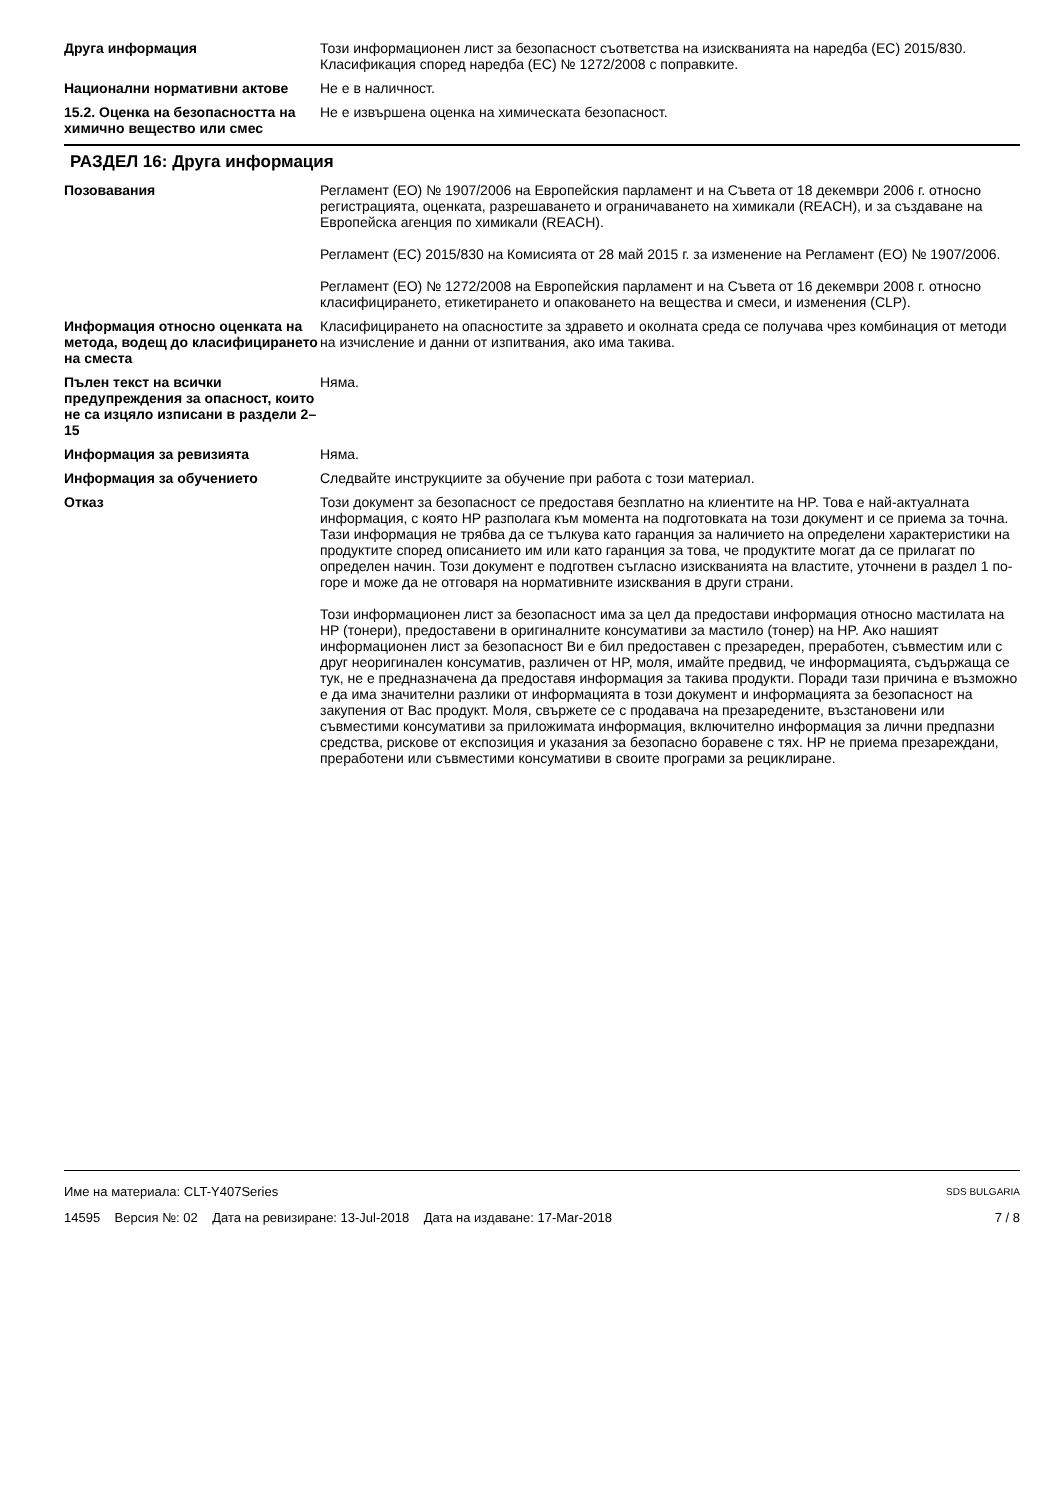Друга информация Този информационен лист за безопасност съответства на изискванията на наредба (ЕС) 2015/830. Класификация според наредба (ЕС) № 1272/2008 с поправките.
Национални нормативни актове Не е в наличност.
15.2. Оценка на безопасността на химично вещество или смес
Не е извършена оценка на химическата безопасност.
РАЗДЕЛ 16: Друга информация
Позовавания Регламент (ЕО) № 1907/2006 на Европейския парламент и на Съвета от 18 декември 2006 г. относно регистрацията, оценката, разрешаването и ограничаването на химикали (REACH), и за създаване на Европейска агенция по химикали (REACH).
Регламент (ЕС) 2015/830 на Комисията от 28 май 2015 г. за изменение на Регламент (ЕО) № 1907/2006.
Регламент (ЕО) № 1272/2008 на Европейския парламент и на Съвета от 16 декември 2008 г. относно класифицирането, етикетирането и опаковането на вещества и смеси, и изменения (CLP).
Информация относно оценката на метода, водещ до класифицирането на сместа
Класифицирането на опасностите за здравето и околната среда се получава чрез комбинация от методи на изчисление и данни от изпитвания, ако има такива.
Пълен текст на всички предупреждения за опасност, които не са изцяло изписани в раздели 2–15
Няма.
Информация за ревизията Няма.
Информация за обучението Следвайте инструкциите за обучение при работа с този материал.
Отказ Този документ за безопасност се предоставя безплатно на клиентите на HP. Това е най-актуалната информация, с която HP разполага към момента на подготовката на този документ и се приема за точна. Тази информация не трябва да се тълкува като гаранция за наличието на определени характеристики на продуктите според описанието им или като гаранция за това, че продуктите могат да се прилагат по определен начин. Този документ е подготвен съгласно изискванията на властите, уточнени в раздел 1 по-горе и може да не отговаря на нормативните изисквания в други страни.
Този информационен лист за безопасност има за цел да предостави информация относно мастилата на HP (тонери), предоставени в оригиналните консумативи за мастило (тонер) на HP. Ако нашият информационен лист за безопасност Ви е бил предоставен с презареден, преработен, съвместим или с друг неоригинален консуматив, различен от HP, моля, имайте предвид, че информацията, съдържаща се тук, не е предназначена да предоставя информация за такива продукти. Поради тази причина е възможно е да има значителни разлики от информацията в този документ и информацията за безопасност на закупения от Вас продукт. Моля, свържете се с продавача на презаредените, възстановени или съвместими консумативи за приложимата информация, включително информация за лични предпазни средства, рискове от експозиция и указания за безопасно боравене с тях. HP не приема презареждани, преработени или съвместими консумативи в своите програми за рециклиране.
Име на материала: CLT-Y407Series SDS BULGARIA
14595 Версия №: 02 Дата на ревизиране: 13-Jul-2018 Дата на издаване: 17-Mar-2018 7 / 8